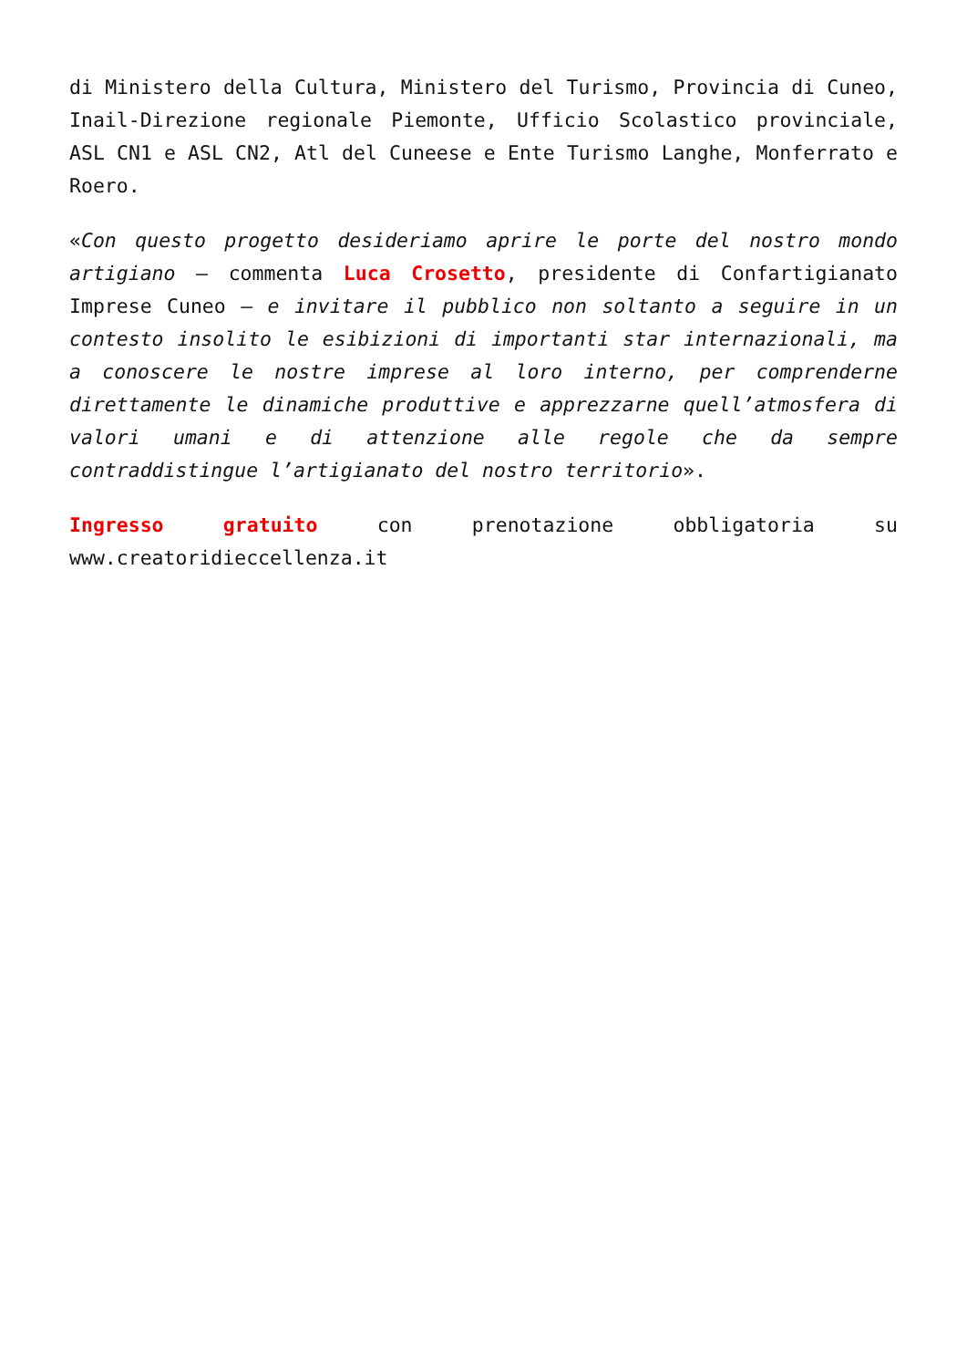di Ministero della Cultura, Ministero del Turismo, Provincia di Cuneo, Inail-Direzione regionale Piemonte, Ufficio Scolastico provinciale, ASL CN1 e ASL CN2, Atl del Cuneese e Ente Turismo Langhe, Monferrato e Roero.
«Con questo progetto desideriamo aprire le porte del nostro mondo artigiano – commenta Luca Crosetto, presidente di Confartigianato Imprese Cuneo – e invitare il pubblico non soltanto a seguire in un contesto insolito le esibizioni di importanti star internazionali, ma a conoscere le nostre imprese al loro interno, per comprenderne direttamente le dinamiche produttive e apprezzarne quell’atmosfera di valori umani e di attenzione alle regole che da sempre contraddistingue l’artigianato del nostro territorio».
Ingresso gratuito con prenotazione obbligatoria su www.creatoridieccellenza.it